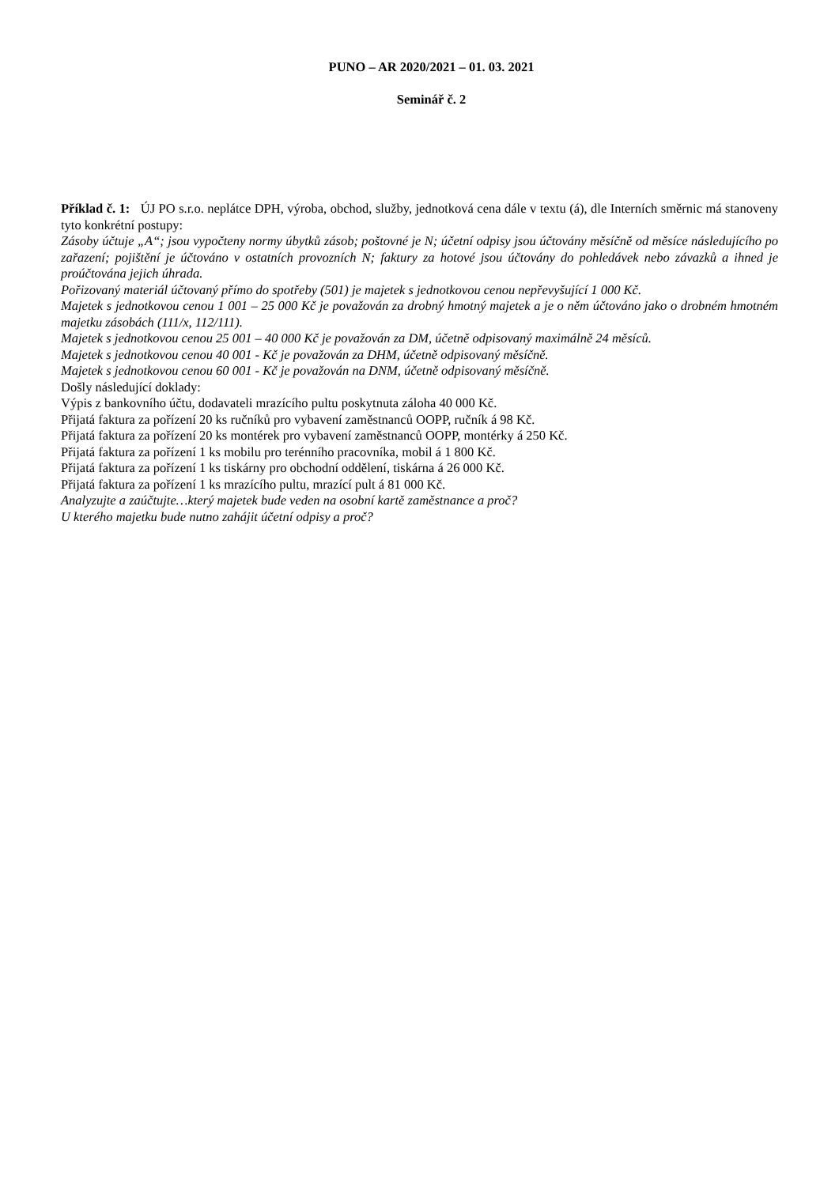PUNO – AR 2020/2021 – 01. 03. 2021
Seminář č. 2
Příklad č. 1: ÚJ PO s.r.o. neplátce DPH, výroba, obchod, služby, jednotková cena dále v textu (á), dle Interních směrnic má stanoveny tyto konkrétní postupy:
Zásoby účtuje „A“; jsou vypočteny normy úbytků zásob; poštovné je N; účetní odpisy jsou účtovány měsíčně od měsíce následujícího po zařazení; pojištění je účtováno v ostatních provozních N; faktury za hotové jsou účtovány do pohledávek nebo závazků a ihned je proúčtována jejich úhrada.
Pořizovaný materiál účtovaný přímo do spotřeby (501) je majetek s jednotkovou cenou nepřevyšující 1 000 Kč.
Majetek s jednotkovou cenou 1 001 – 25 000 Kč je považován za drobný hmotný majetek a je o něm účtováno jako o drobném hmotném majetku zásobách (111/x, 112/111).
Majetek s jednotkovou cenou 25 001 – 40 000 Kč je považován za DM, účetně odpisovaný maximálně 24 měsíců.
Majetek s jednotkovou cenou 40 001 - Kč je považován za DHM, účetně odpisovaný měsíčně.
Majetek s jednotkovou cenou 60 001 - Kč je považován na DNM, účetně odpisovaný měsíčně.
Došly následující doklady:
Výpis z bankovního účtu, dodavateli mrazícího pultu poskytnuta záloha 40 000 Kč.
Přijatá faktura za pořízení 20 ks ručníků pro vybavení zaměstnanců OOPP, ručník á 98 Kč.
Přijatá faktura za pořízení 20 ks montérek pro vybavení zaměstnanců OOPP, montérky á 250 Kč.
Přijatá faktura za pořízení 1 ks mobilu pro terénního pracovníka, mobil á 1 800 Kč.
Přijatá faktura za pořízení 1 ks tiskárny pro obchodní oddělení, tiskárna á 26 000 Kč.
Přijatá faktura za pořízení 1 ks mrazícího pultu, mrazící pult á 81 000 Kč.
Analyzujte a zaúčtujte…který majetek bude veden na osobní kartě zaměstnance a proč?
U kterého majetku bude nutno zahájit účetní odpisy a proč?